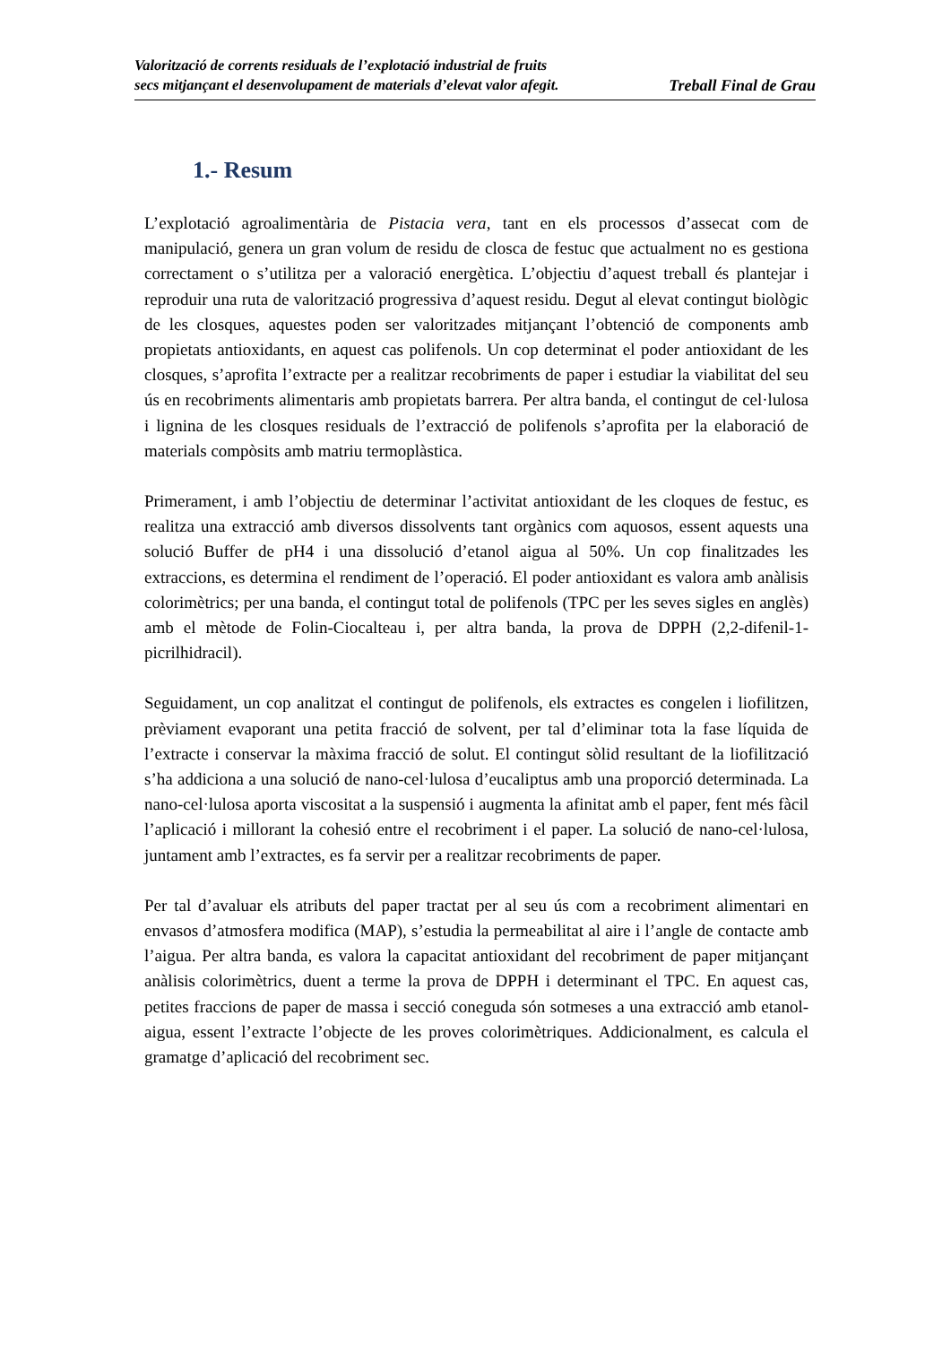Valorització de corrents residuals de l’explotació industrial de fruits
secs mitjançant el desenvolupament de materials d’elevat valor afegit.
Treball Final de Grau
1.- Resum
L’explotació agroalimentària de Pistacia vera, tant en els processos d’assecat com de manipulació, genera un gran volum de residu de closca de festuc que actualment no es gestiona correctament o s’utilitza per a valoració energètica. L’objectiu d’aquest treball és plantejar i reproduir una ruta de valorització progressiva d’aquest residu. Degut al elevat contingut biològic de les closques, aquestes poden ser valoritzades mitjançant l’obtenció de components amb propietats antioxidants, en aquest cas polifenols. Un cop determinat el poder antioxidant de les closques, s’aprofita l’extracte per a realitzar recobriments de paper i estudiar la viabilitat del seu ús en recobriments alimentaris amb propietats barrera. Per altra banda, el contingut de cel·lulosa i lignina de les closques residuals de l’extracció de polifenols s’aprofita per la elaboració de materials compòsits amb matriu termoplàstica.
Primerament, i amb l’objectiu de determinar l’activitat antioxidant de les cloques de festuc, es realitza una extracció amb diversos dissolvents tant orgànics com aquosos, essent aquests una solució Buffer de pH4 i una dissolució d’etanol aigua al 50%. Un cop finalitzades les extraccions, es determina el rendiment de l’operació. El poder antioxidant es valora amb anàlisis colorimètrics; per una banda, el contingut total de polifenols (TPC per les seves sigles en anglès) amb el mètode de Folin-Ciocalteau i, per altra banda, la prova de DPPH (2,2-difenil-1-picrilhidracil).
Seguidament, un cop analitzat el contingut de polifenols, els extractes es congelen i liofilitzen, prèviament evaporant una petita fracció de solvent, per tal d’eliminar tota la fase líquida de l’extracte i conservar la màxima fracció de solut. El contingut sòlid resultant de la liofilització s’ha addiciona a una solució de nano-cel·lulosa d’eucaliptus amb una proporció determinada. La nano-cel·lulosa aporta viscositat a la suspensió i augmenta la afinitat amb el paper, fent més fàcil l’aplicació i millorant la cohesió entre el recobriment i el paper. La solució de nano-cel·lulosa, juntament amb l’extractes, es fa servir per a realitzar recobriments de paper.
Per tal d’avaluar els atributs del paper tractat per al seu ús com a recobriment alimentari en envasos d’atmosfera modifica (MAP), s’estudia la permeabilitat al aire i l’angle de contacte amb l’aigua. Per altra banda, es valora la capacitat antioxidant del recobriment de paper mitjançant anàlisis colorimètrics, duent a terme la prova de DPPH i determinant el TPC. En aquest cas, petites fraccions de paper de massa i secció coneguda són sotmeses a una extracció amb etanol-aigua, essent l’extracte l’objecte de les proves colorimètriques. Addicionalment, es calcula el gramatge d’aplicació del recobriment sec.